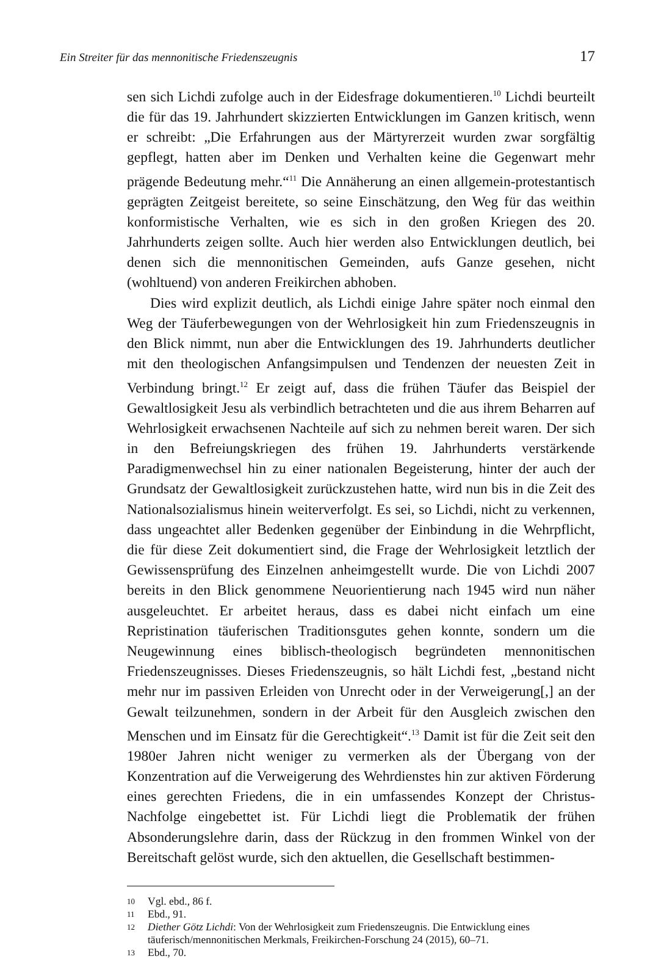Ein Streiter für das mennonitische Friedenszeugnis 17
sen sich Lichdi zufolge auch in der Eidesfrage dokumentieren.<sup>10</sup> Lichdi beurteilt die für das 19. Jahrhundert skizzierten Entwicklungen im Ganzen kritisch, wenn er schreibt: „Die Erfahrungen aus der Märtyrerzeit wurden zwar sorgfältig gepflegt, hatten aber im Denken und Verhalten keine die Gegenwart mehr prägende Bedeutung mehr.“<sup>11</sup> Die Annäherung an einen allgemein-protestantisch geprägten Zeitgeist bereitete, so seine Einschätzung, den Weg für das weithin konformistische Verhalten, wie es sich in den großen Kriegen des 20. Jahrhunderts zeigen sollte. Auch hier werden also Entwicklungen deutlich, bei denen sich die mennonitischen Gemeinden, aufs Ganze gesehen, nicht (wohltuend) von anderen Freikirchen abhoben.
Dies wird explizit deutlich, als Lichdi einige Jahre später noch einmal den Weg der Täuferbewegungen von der Wehrlosigkeit hin zum Friedenszeugnis in den Blick nimmt, nun aber die Entwicklungen des 19. Jahrhunderts deutlicher mit den theologischen Anfangsimpulsen und Tendenzen der neuesten Zeit in Verbindung bringt.<sup>12</sup> Er zeigt auf, dass die frühen Täufer das Beispiel der Gewaltlosigkeit Jesu als verbindlich betrachteten und die aus ihrem Beharren auf Wehrlosigkeit erwachsenen Nachteile auf sich zu nehmen bereit waren. Der sich in den Befreiungskriegen des frühen 19. Jahrhunderts verstärkende Paradigmenwechsel hin zu einer nationalen Begeisterung, hinter der auch der Grundsatz der Gewaltlosigkeit zurückzustehen hatte, wird nun bis in die Zeit des Nationalsozialismus hinein weiterverfolgt. Es sei, so Lichdi, nicht zu verkennen, dass ungeachtet aller Bedenken gegenüber der Einbindung in die Wehrpflicht, die für diese Zeit dokumentiert sind, die Frage der Wehrlosigkeit letztlich der Gewissensprüfung des Einzelnen anheimgestellt wurde. Die von Lichdi 2007 bereits in den Blick genommene Neuorientierung nach 1945 wird nun näher ausgeleuchtet. Er arbeitet heraus, dass es dabei nicht einfach um eine Repristination täuferischen Traditionsgutes gehen konnte, sondern um die Neugewinnung eines biblisch-theologisch begründeten mennonitischen Friedenszeugnisses. Dieses Friedenszeugnis, so hält Lichdi fest, „bestand nicht mehr nur im passiven Erleiden von Unrecht oder in der Verweigerung[,] an der Gewalt teilzunehmen, sondern in der Arbeit für den Ausgleich zwischen den Menschen und im Einsatz für die Gerechtigkeit“.<sup>13</sup> Damit ist für die Zeit seit den 1980er Jahren nicht weniger zu vermerken als der Übergang von der Konzentration auf die Verweigerung des Wehrdienstes hin zur aktiven Förderung eines gerechten Friedens, die in ein umfassendes Konzept der Christus-Nachfolge eingebettet ist. Für Lichdi liegt die Problematik der frühen Absonderungslehre darin, dass der Rückzug in den frommen Winkel von der Bereitschaft gelöst wurde, sich den aktuellen, die Gesellschaft bestimmen-
10 Vgl. ebd., 86 f.
11 Ebd., 91.
12 Diether Götz Lichdi: Von der Wehrlosigkeit zum Friedenszeugnis. Die Entwicklung eines täuferisch/mennonitischen Merkmals, Freikirchen-Forschung 24 (2015), 60–71.
13 Ebd., 70.